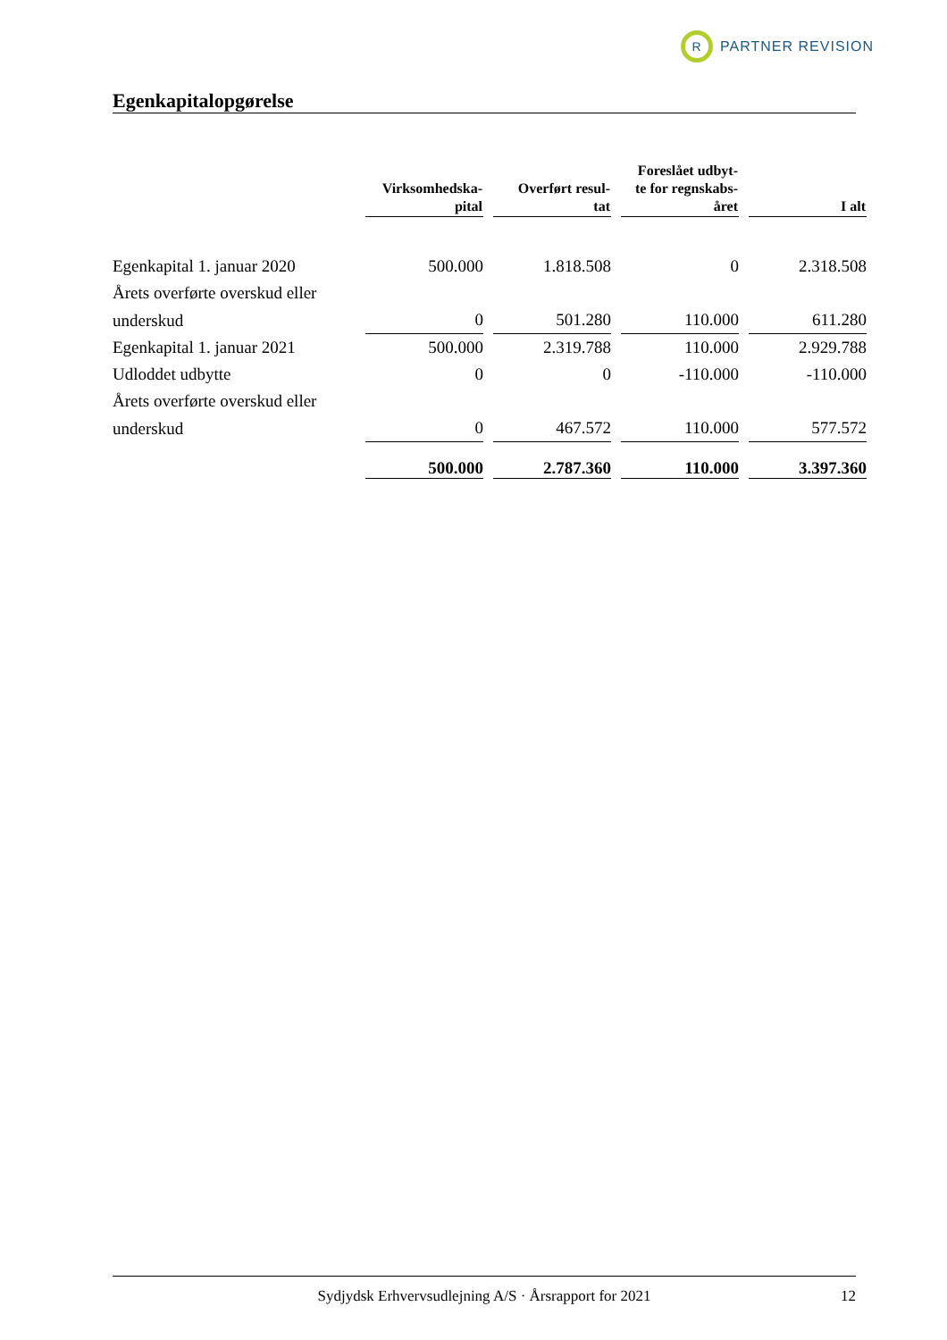R PARTNER REVISION
Egenkapitalopgørelse
| | Virksomhedska- pital | Overført resul- tat | Foreslået udbyt- te for regnskabs- året | I alt |
| --- | --- | --- | --- | --- |
| Egenkapital 1. januar 2020 | 500.000 | 1.818.508 | 0 | 2.318.508 |
| Årets overførte overskud eller | | | | |
| underskud | 0 | 501.280 | 110.000 | 611.280 |
| Egenkapital 1. januar 2021 | 500.000 | 2.319.788 | 110.000 | 2.929.788 |
| Udloddet udbytte | 0 | 0 | -110.000 | -110.000 |
| Årets overførte overskud eller | | | | |
| underskud | 0 | 467.572 | 110.000 | 577.572 |
| | 500.000 | 2.787.360 | 110.000 | 3.397.360 |
Sydjydsk Erhvervsudlejning A/S · Årsrapport for 2021 12